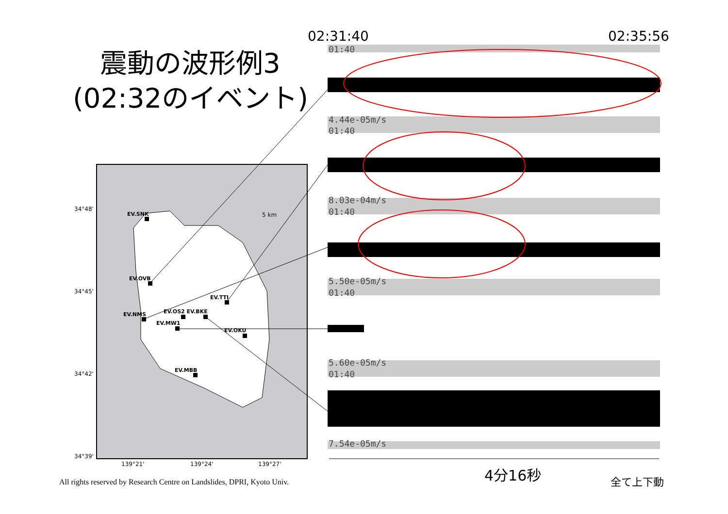02:31:40 02:35:56
　震動の波形例3
(02:32のイベント)
EV.SNK
EV.OVB
EV.TTI
EV.NMS EV.OS2 EV.BKE
EV.MW1
EV.OKU
EV.MBB
5 km
34°48'
34°45'
34°42'
34°39'
139°21' 139°24' 139°27'
01:40
4.44e-05m/s
01:40
8.03e-04m/s
01:40
5.50e-05m/s
01:40
5.60e-05m/s
01:40
7.54e-05m/s
4分16秒 全て上下動
All rights reserved by Research Centre on Landslides, DPRI, Kyoto Univ.